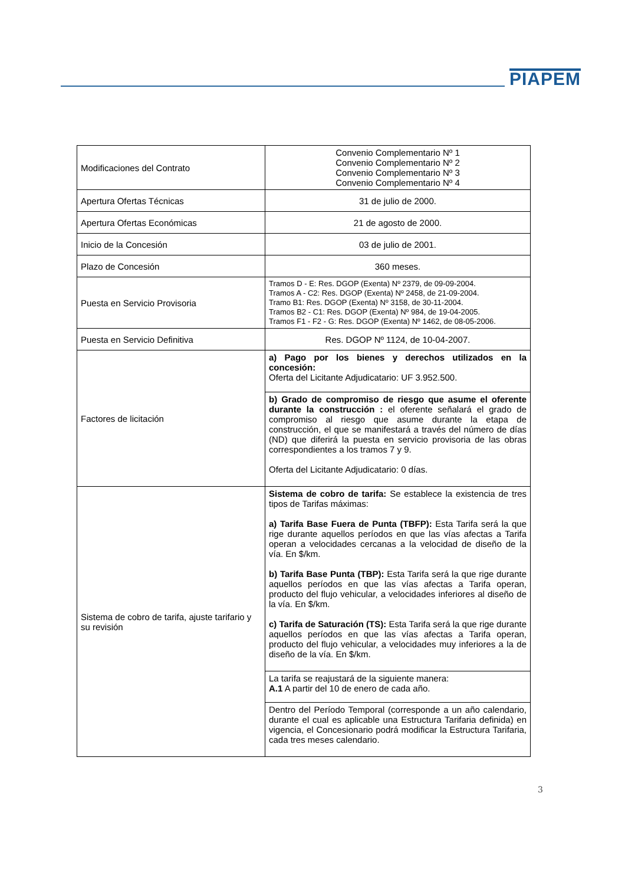PIAPEM
| Modificaciones del Contrato | Convenio Complementario Nº 1 Convenio Complementario Nº 2 Convenio Complementario Nº 3 Convenio Complementario Nº 4 |
| Apertura Ofertas Técnicas | 31 de julio de 2000. |
| Apertura Ofertas Económicas | 21 de agosto de 2000. |
| Inicio de la Concesión | 03 de julio de 2001. |
| Plazo de Concesión | 360 meses. |
| Puesta en Servicio Provisoria | Tramos D - E: Res. DGOP (Exenta) Nº 2379, de 09-09-2004. Tramos A - C2: Res. DGOP (Exenta) Nº 2458, de 21-09-2004. Tramo B1: Res. DGOP (Exenta) Nº 3158, de 30-11-2004. Tramos B2 - C1: Res. DGOP (Exenta) Nº 984, de 19-04-2005. Tramos F1 - F2 - G: Res. DGOP (Exenta) Nº 1462, de 08-05-2006. |
| Puesta en Servicio Definitiva | Res. DGOP Nº 1124, de 10-04-2007. |
| Factores de licitación | a) Pago por los bienes y derechos utilizados en la concesión: Oferta del Licitante Adjudicatario: UF 3.952.500. |
| | b) Grado de compromiso de riesgo que asume el oferente durante la construcción : el oferente señalará el grado de compromiso al riesgo que asume durante la etapa de construcción, el que se manifestará a través del número de días (ND) que diferirá la puesta en servicio provisoria de las obras correspondientes a los tramos 7 y 9. Oferta del Licitante Adjudicatario: 0 días. |
| Sistema de cobro de tarifa, ajuste tarifario y su revisión | Sistema de cobro de tarifa: Se establece la existencia de tres tipos de Tarifas máximas: a) Tarifa Base Fuera de Punta (TBFP): Esta Tarifa será la que rige durante aquellos períodos en que las vías afectas a Tarifa operan a velocidades cercanas a la velocidad de diseño de la vía. En $/km. b) Tarifa Base Punta (TBP): Esta Tarifa será la que rige durante aquellos períodos en que las vías afectas a Tarifa operan, producto del flujo vehicular, a velocidades inferiores al diseño de la vía. En $/km. c) Tarifa de Saturación (TS): Esta Tarifa será la que rige durante aquellos períodos en que las vías afectas a Tarifa operan, producto del flujo vehicular, a velocidades muy inferiores a la de diseño de la vía. En $/km. |
| | La tarifa se reajustará de la siguiente manera: A.1 A partir del 10 de enero de cada año. |
| | Dentro del Período Temporal (corresponde a un año calendario, durante el cual es aplicable una Estructura Tarifaria definida) en vigencia, el Concesionario podrá modificar la Estructura Tarifaria, cada tres meses calendario. |
3